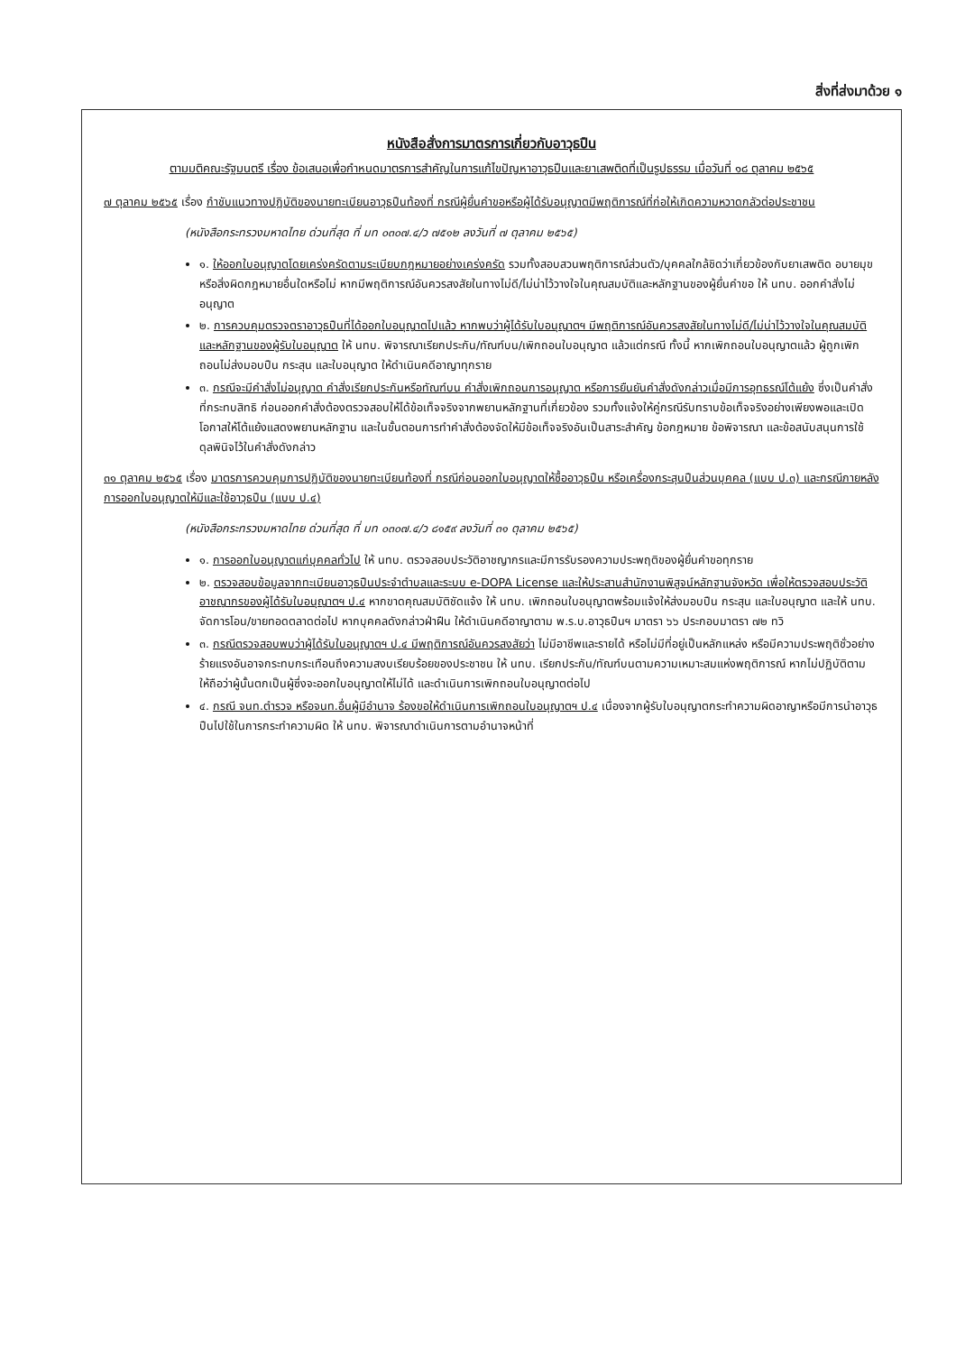สิ่งที่ส่งมาด้วย ๑
หนังสือสั่งการมาตรการเกี่ยวกับอาวุธปืน
ตามมติคณะรัฐมนตรี เรื่อง ข้อเสนอเพื่อกำหนดมาตรการสำคัญในการแก้ไขปัญหาอาวุธปืนและยาเสพติดที่เป็นรูปธรรม เมื่อวันที่ ๑๘ ตุลาคม ๒๕๖๕
๗ ตุลาคม ๒๕๖๕ เรื่อง กำชับแนวทางปฏิบัติของนายทะเบียนอาวุธปืนท้องที่ กรณีผู้ยื่นคำขอหรือผู้ได้รับอนุญาตมีพฤติการณ์ที่ก่อให้เกิดความหวาดกลัวต่อประชาชน
(หนังสือกระทรวงมหาดไทย ด่วนที่สุด ที่ มท ๐๓๐๗.๔/ว ๗๕๑๒ ลงวันที่ ๗ ตุลาคม ๒๕๖๕)
๑. ให้ออกใบอนุญาตโดยเคร่งครัดตามระเบียบกฎหมายอย่างเคร่งครัด รวมทั้งสอบสวนพฤติการณ์ส่วนตัว/บุคคลใกล้ชิดว่าเกี่ยวข้องกับยาเสพติด อบายมุข หรือสิ่งผิดกฎหมายอื่นใดหรือไม่ หากมีพฤติการณ์อันควรสงสัยในทางไม่ดี/ไม่น่าไว้วางใจในคุณสมบัติและหลักฐานของผู้ยื่นคำขอ ให้ นทบ. ออกคำสั่งไม่อนุญาต
๒. การควบคุมตรวจตราอาวุธปืนที่ได้ออกใบอนุญาตไปแล้ว หากพบว่าผู้ได้รับใบอนุญาตฯ มีพฤติการณ์อันควรสงสัยในทางไม่ดี/ไม่น่าไว้วางใจในคุณสมบัติและหลักฐานของผู้รับใบอนุญาต ให้ นทบ. พิจารณาเรียกประกัน/ทัณฑ์บน/เพิกถอนใบอนุญาต แล้วแต่กรณี ทั้งนี้ หากเพิกถอนใบอนุญาตแล้ว ผู้ถูกเพิกถอนไม่ส่งมอบปืน กระสุน และใบอนุญาต ให้ดำเนินคดีอาญาทุกราย
๓. กรณีจะมีคำสั่งไม่อนุญาต คำสั่งเรียกประกันหรือทัณฑ์บน คำสั่งเพิกถอนการอนุญาต หรือการยืนยันคำสั่งดังกล่าวเมื่อมีการอุทธรณ์โต้แย้ง ซึ่งเป็นคำสั่งที่กระทบสิทธิ ก่อนออกคำสั่งต้องตรวจสอบให้ได้ข้อเท็จจริงจากพยานหลักฐานที่เกี่ยวข้อง รวมทั้งแจ้งให้คู่กรณีรับทราบข้อเท็จจริงอย่างเพียงพอและเปิดโอกาสให้โต้แย้งแสดงพยานหลักฐาน และในขั้นตอนการทำคำสั่งต้องจัดให้มีข้อเท็จจริงอันเป็นสาระสำคัญ ข้อกฎหมาย ข้อพิจารณา และข้อสนับสนุนการใช้ดุลพินิจไว้ในคำสั่งดังกล่าว
๓๑ ตุลาคม ๒๕๖๕ เรื่อง มาตรการควบคุมการปฏิบัติของนายทะเบียนท้องที่ กรณีก่อนออกใบอนุญาตให้ซื้ออาวุธปืน หรือเครื่องกระสุนปืนส่วนบุคคล (แบบ ป.๓) และกรณีภายหลังการออกใบอนุญาตให้มีและใช้อาวุธปืน (แบบ ป.๔)
(หนังสือกระทรวงมหาดไทย ด่วนที่สุด ที่ มท ๐๓๐๗.๔/ว ๘๑๕๙ ลงวันที่ ๓๑ ตุลาคม ๒๕๖๕)
๑. การออกใบอนุญาตแก่บุคคลทั่วไป ให้ นทบ. ตรวจสอบประวัติอาชญากรและมีการรับรองความประพฤติของผู้ยื่นคำขอทุกราย
๒. ตรวจสอบข้อมูลจากทะเบียนอาวุธปืนประจำตำบลและระบบ e-DOPA License และให้ประสานสำนักงานพิสูจน์หลักฐานจังหวัด เพื่อให้ตรวจสอบประวัติอาชญากรของผู้ได้รับใบอนุญาตฯ ป.๔ หากขาดคุณสมบัติชัดแจ้ง ให้ นทบ. เพิกถอนใบอนุญาตพร้อมแจ้งให้ส่งมอบปืน กระสุน และใบอนุญาต และให้ นทบ. จัดการโอน/ขายทอดตลาดต่อไป หากบุคคลดังกล่าวฝ่าฝืน ให้ดำเนินคดีอาญาตาม พ.ร.บ.อาวุธปืนฯ มาตรา ๖๖ ประกอบมาตรา ๗๒ ทวิ
๓. กรณีตรวจสอบพบว่าผู้ได้รับใบอนุญาตฯ ป.๔ มีพฤติการณ์อันควรสงสัยว่า ไม่มีอาชีพและรายได้ หรือไม่มีที่อยู่เป็นหลักแหล่ง หรือมีความประพฤติชั่วอย่างร้ายแรงอันอาจกระทบกระเทือนถึงความสงบเรียบร้อยของประชาชน ให้ นทบ. เรียกประกัน/ทัณฑ์บนตามความเหมาะสมแห่งพฤติการณ์ หากไม่ปฏิบัติตาม ให้ถือว่าผู้นั้นตกเป็นผู้ซึ่งจะออกใบอนุญาตให้ไม่ได้ และดำเนินการเพิกถอนใบอนุญาตต่อไป
๔. กรณี จนท.ตำรวจ หรือจนท.อื่นผู้มีอำนาจ ร้องขอให้ดำเนินการเพิกถอนใบอนุญาตฯ ป.๔ เนื่องจากผู้รับใบอนุญาตกระทำความผิดอาญาหรือมีการนำอาวุธปืนไปใช้ในการกระทำความผิด ให้ นทบ. พิจารณาดำเนินการตามอำนาจหน้าที่